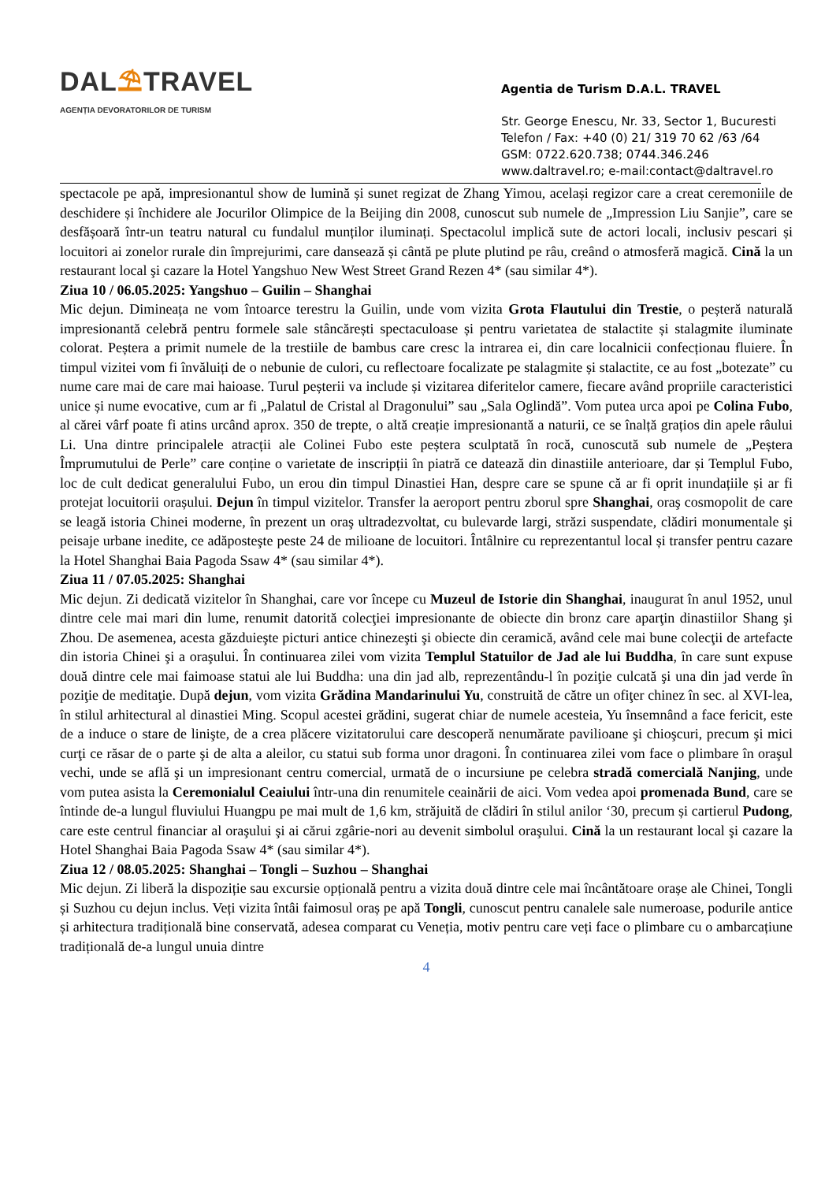DAL⛱TRAVEL
AGENȚIA DEVORATORILOR DE TURISM
Agentia de Turism D.A.L. TRAVEL
Str. George Enescu, Nr. 33, Sector 1, Bucuresti
Telefon / Fax: +40 (0) 21/ 319 70 62 /63 /64
GSM: 0722.620.738; 0744.346.246
www.daltravel.ro; e-mail:contact@daltravel.ro
spectacole pe apă, impresionantul show de lumină și sunet regizat de Zhang Yimou, același regizor care a creat ceremoniile de deschidere și închidere ale Jocurilor Olimpice de la Beijing din 2008, cunoscut sub numele de „Impression Liu Sanjie”, care se desfășoară într-un teatru natural cu fundalul munților iluminați. Spectacolul implică sute de actori locali, inclusiv pescari și locuitori ai zonelor rurale din împrejurimi, care dansează și cântă pe plute plutind pe râu, creând o atmosferă magică. Cină la un restaurant local şi cazare la Hotel Yangshuo New West Street Grand Rezen 4* (sau similar 4*).
Ziua 10 / 06.05.2025: Yangshuo – Guilin – Shanghai
Mic dejun. Dimineața ne vom întoarce terestru la Guilin, unde vom vizita Grota Flautului din Trestie, o peșteră naturală impresionantă celebră pentru formele sale stâncărești spectaculoase și pentru varietatea de stalactite și stalagmite iluminate colorat. Peștera a primit numele de la trestiile de bambus care cresc la intrarea ei, din care localnicii confecționau fluiere. În timpul vizitei vom fi învăluiți de o nebunie de culori, cu reflectoare focalizate pe stalagmite și stalactite, ce au fost „botezate” cu nume care mai de care mai haioase. Turul peșterii va include și vizitarea diferitelor camere, fiecare având propriile caracteristici unice și nume evocative, cum ar fi „Palatul de Cristal al Dragonului” sau „Sala Oglindă”. Vom putea urca apoi pe Colina Fubo, al cărei vârf poate fi atins urcând aprox. 350 de trepte, o altă creație impresionantă a naturii, ce se înalță grațios din apele râului Li. Una dintre principalele atracții ale Colinei Fubo este peștera sculptată în rocă, cunoscută sub numele de „Peștera Împrumutului de Perle” care conține o varietate de inscripții în piatră ce datează din dinastiile anterioare, dar și Templul Fubo, loc de cult dedicat generalului Fubo, un erou din timpul Dinastiei Han, despre care se spune că ar fi oprit inundațiile și ar fi protejat locuitorii orașului. Dejun în timpul vizitelor. Transfer la aeroport pentru zborul spre Shanghai, oraş cosmopolit de care se leagă istoria Chinei moderne, în prezent un oraş ultradezvoltat, cu bulevarde largi, străzi suspendate, clădiri monumentale şi peisaje urbane inedite, ce adăposteşte peste 24 de milioane de locuitori. Întâlnire cu reprezentantul local și transfer pentru cazare la Hotel Shanghai Baia Pagoda Ssaw 4* (sau similar 4*).
Ziua 11 / 07.05.2025: Shanghai
Mic dejun. Zi dedicată vizitelor în Shanghai, care vor începe cu Muzeul de Istorie din Shanghai, inaugurat în anul 1952, unul dintre cele mai mari din lume, renumit datorită colecţiei impresionante de obiecte din bronz care aparţin dinastiilor Shang şi Zhou. De asemenea, acesta găzduieşte picturi antice chinezeşti şi obiecte din ceramică, având cele mai bune colecţii de artefacte din istoria Chinei şi a oraşului. În continuarea zilei vom vizita Templul Statuilor de Jad ale lui Buddha, în care sunt expuse două dintre cele mai faimoase statui ale lui Buddha: una din jad alb, reprezentându-l în poziţie culcată şi una din jad verde în poziţie de meditaţie. După dejun, vom vizita Grădina Mandarinului Yu, construită de către un ofiţer chinez în sec. al XVI-lea, în stilul arhitectural al dinastiei Ming. Scopul acestei grădini, sugerat chiar de numele acesteia, Yu însemnând a face fericit, este de a induce o stare de linişte, de a crea plăcere vizitatorului care descoperă nenumărate pavilioane şi chioşcuri, precum şi mici curţi ce răsar de o parte şi de alta a aleilor, cu statui sub forma unor dragoni. În continuarea zilei vom face o plimbare în oraşul vechi, unde se află şi un impresionant centru comercial, urmată de o incursiune pe celebra stradă comercială Nanjing, unde vom putea asista la Ceremonialul Ceaiului într-una din renumitele ceainării de aici. Vom vedea apoi promenada Bund, care se întinde de-a lungul fluviului Huangpu pe mai mult de 1,6 km, străjuită de clădiri în stilul anilor ‘30, precum și cartierul Pudong, care este centrul financiar al oraşului şi ai cărui zgârie-nori au devenit simbolul oraşului. Cină la un restaurant local şi cazare la Hotel Shanghai Baia Pagoda Ssaw 4* (sau similar 4*).
Ziua 12 / 08.05.2025: Shanghai – Tongli – Suzhou – Shanghai
Mic dejun. Zi liberă la dispoziție sau excursie opțională pentru a vizita două dintre cele mai încântătoare orașe ale Chinei, Tongli și Suzhou cu dejun inclus. Veți vizita întâi faimosul oraș pe apă Tongli, cunoscut pentru canalele sale numeroase, podurile antice și arhitectura tradițională bine conservată, adesea comparat cu Veneția, motiv pentru care veți face o plimbare cu o ambarcațiune tradițională de-a lungul unuia dintre
4